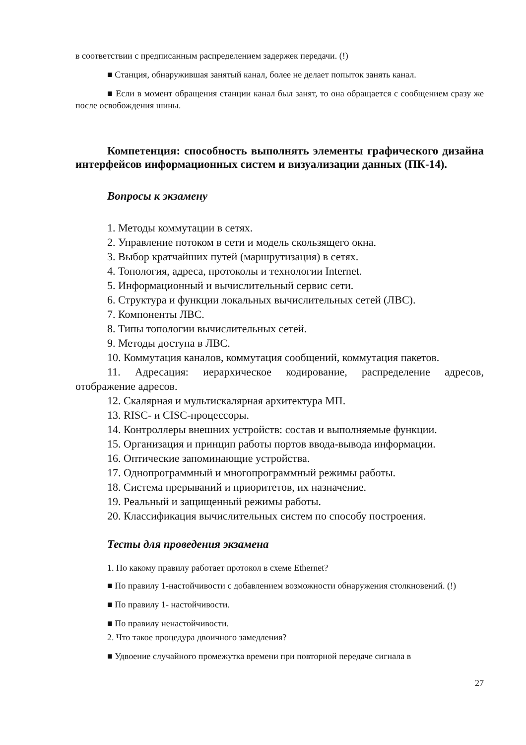в соответствии с предписанным распределением задержек передачи. (!)
■ Станция, обнаружившая занятый канал, более не делает попыток занять канал.
■ Если в момент обращения станции канал был занят, то она обращается с сообщением сразу же после освобождения шины.
Компетенция: способность выполнять элементы графического дизайна интерфейсов информационных систем и визуализации данных (ПК-14).
Вопросы к экзамену
1. Методы коммутации в сетях.
2. Управление потоком в сети и модель скользящего окна.
3. Выбор кратчайших путей (маршрутизация) в сетях.
4. Топология, адреса, протоколы и технологии Internet.
5. Информационный и вычислительный сервис сети.
6. Структура и функции локальных вычислительных сетей (ЛВС).
7. Компоненты ЛВС.
8. Типы топологии вычислительных сетей.
9. Методы доступа в ЛВС.
10. Коммутация каналов, коммутация сообщений, коммутация пакетов.
11. Адресация: иерархическое кодирование, распределение адресов, отображение адресов.
12. Скалярная и мультискалярная архитектура МП.
13. RISC- и CISC-процессоры.
14. Контроллеры внешних устройств: состав и выполняемые функции.
15. Организация и принцип работы портов ввода-вывода информации.
16. Оптические запоминающие устройства.
17. Однопрограммный и многопрограммный режимы работы.
18. Система прерываний и приоритетов, их назначение.
19. Реальный и защищенный режимы работы.
20. Классификация вычислительных систем по способу построения.
Тесты для проведения экзамена
1. По какому правилу работает протокол в схеме Ethernet?
■ По правилу 1-настойчивости с добавлением возможности обнаружения столкновений. (!)
■ По правилу 1- настойчивости.
■ По правилу ненастойчивости.
2. Что такое процедура двоичного замедления?
■ Удвоение случайного промежутка времени при повторной передаче сигнала в
27